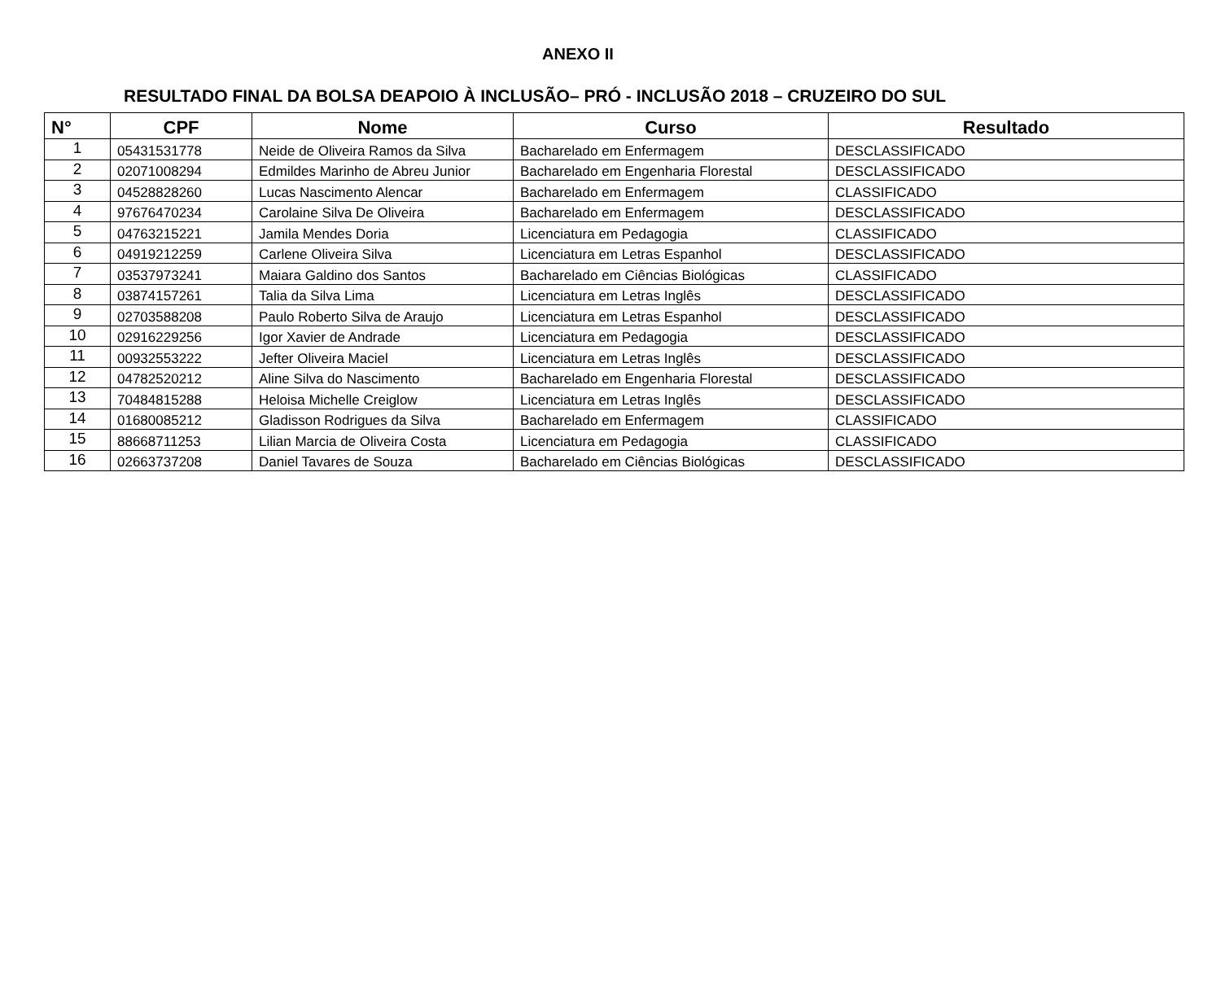ANEXO II
RESULTADO FINAL DA BOLSA DEAPOIO À INCLUSÃO– PRÓ - INCLUSÃO 2018 – CRUZEIRO DO SUL
| N° | CPF | Nome | Curso | Resultado |
| --- | --- | --- | --- | --- |
| 1 | 05431531778 | Neide de Oliveira Ramos da Silva | Bacharelado em Enfermagem | DESCLASSIFICADO |
| 2 | 02071008294 | Edmildes Marinho de Abreu Junior | Bacharelado em Engenharia Florestal | DESCLASSIFICADO |
| 3 | 04528828260 | Lucas Nascimento Alencar | Bacharelado em Enfermagem | CLASSIFICADO |
| 4 | 97676470234 | Carolaine Silva De Oliveira | Bacharelado em Enfermagem | DESCLASSIFICADO |
| 5 | 04763215221 | Jamila Mendes Doria | Licenciatura em Pedagogia | CLASSIFICADO |
| 6 | 04919212259 | Carlene Oliveira Silva | Licenciatura em Letras Espanhol | DESCLASSIFICADO |
| 7 | 03537973241 | Maiara Galdino dos Santos | Bacharelado em Ciências Biológicas | CLASSIFICADO |
| 8 | 03874157261 | Talia da Silva Lima | Licenciatura em Letras Inglês | DESCLASSIFICADO |
| 9 | 02703588208 | Paulo Roberto Silva de Araujo | Licenciatura em Letras Espanhol | DESCLASSIFICADO |
| 10 | 02916229256 | Igor Xavier de Andrade | Licenciatura em Pedagogia | DESCLASSIFICADO |
| 11 | 00932553222 | Jefter Oliveira Maciel | Licenciatura em Letras Inglês | DESCLASSIFICADO |
| 12 | 04782520212 | Aline Silva do Nascimento | Bacharelado em Engenharia Florestal | DESCLASSIFICADO |
| 13 | 70484815288 | Heloisa Michelle Creiglow | Licenciatura em Letras Inglês | DESCLASSIFICADO |
| 14 | 01680085212 | Gladisson Rodrigues da Silva | Bacharelado em Enfermagem | CLASSIFICADO |
| 15 | 88668711253 | Lilian Marcia de Oliveira Costa | Licenciatura em Pedagogia | CLASSIFICADO |
| 16 | 02663737208 | Daniel Tavares de Souza | Bacharelado em Ciências Biológicas | DESCLASSIFICADO |